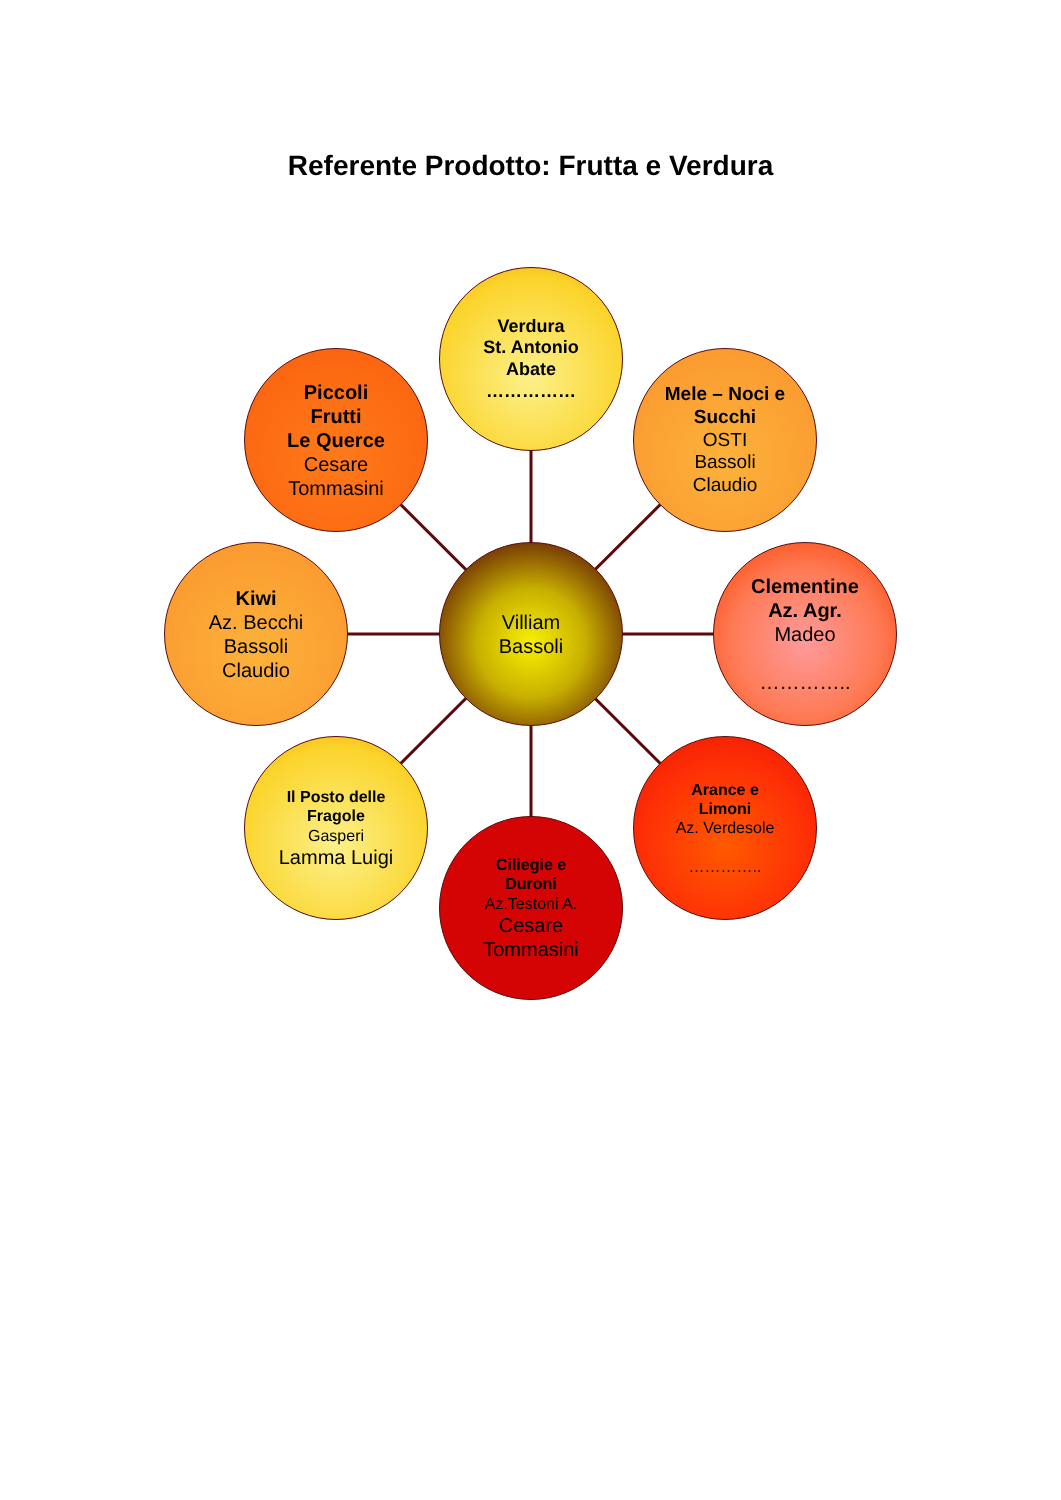Referente Prodotto: Frutta e Verdura
Villiam
Bassoli
Verdura
St. Antonio
Abate
……………
Mele – Noci e
Succhi
OSTI
Bassoli
Claudio
Clementine
Az. Agr.
Madeo
…………..
Arance e
Limoni
Az. Verdesole
…………..
Ciliegie e
Duroni
Az.Testoni A.
Cesare
Tommasini
Il Posto delle
Fragole
Gasperi
Lamma Luigi
Kiwi
Az. Becchi
Bassoli
Claudio
Piccoli
Frutti
Le Querce
Cesare
Tommasini